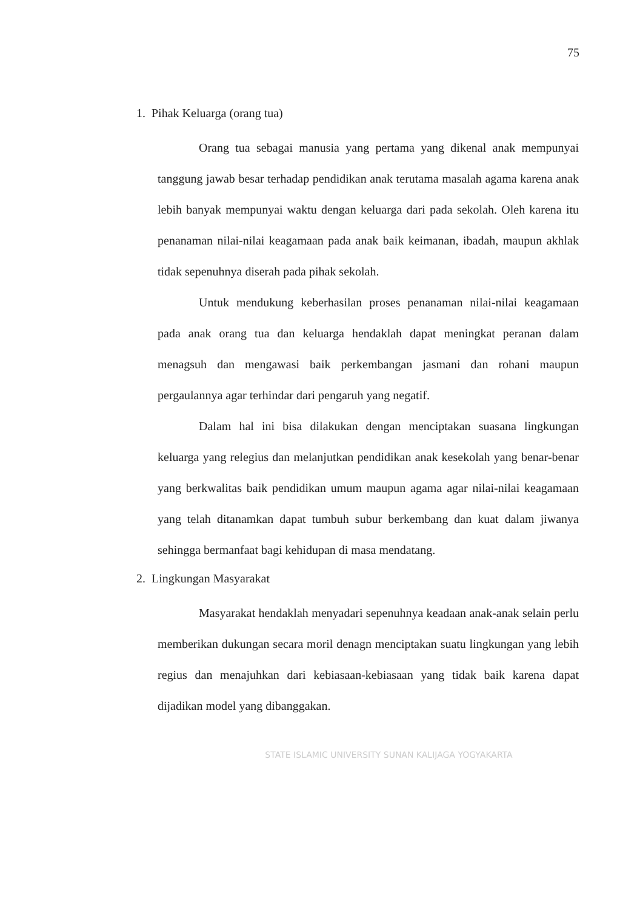75
1. Pihak Keluarga (orang tua)
Orang tua sebagai manusia yang pertama yang dikenal anak mempunyai tanggung jawab besar terhadap pendidikan anak terutama masalah agama karena anak lebih banyak mempunyai waktu dengan keluarga dari pada sekolah. Oleh karena itu penanaman nilai-nilai keagamaan pada anak baik keimanan, ibadah, maupun akhlak tidak sepenuhnya diserah pada pihak sekolah.
Untuk mendukung keberhasilan proses penanaman nilai-nilai keagamaan pada anak orang tua dan keluarga hendaklah dapat meningkat peranan dalam menagsuh dan mengawasi baik perkembangan jasmani dan rohani maupun pergaulannya agar terhindar dari pengaruh yang negatif.
Dalam hal ini bisa dilakukan dengan menciptakan suasana lingkungan keluarga yang relegius dan melanjutkan pendidikan anak kesekolah yang benar-benar yang berkwalitas baik pendidikan umum maupun agama agar nilai-nilai keagamaan yang telah ditanamkan dapat tumbuh subur berkembang dan kuat dalam jiwanya sehingga bermanfaat bagi kehidupan di masa mendatang.
2. Lingkungan Masyarakat
Masyarakat hendaklah menyadari sepenuhnya keadaan anak-anak selain perlu memberikan dukungan secara moril denagn menciptakan suatu lingkungan yang lebih regius dan menajuhkan dari kebiasaan-kebiasaan yang tidak baik karena dapat dijadikan model yang dibanggakan.
STATE ISLAMIC UNIVERSITY SUNAN KALIJAGA YOGYAKARTA